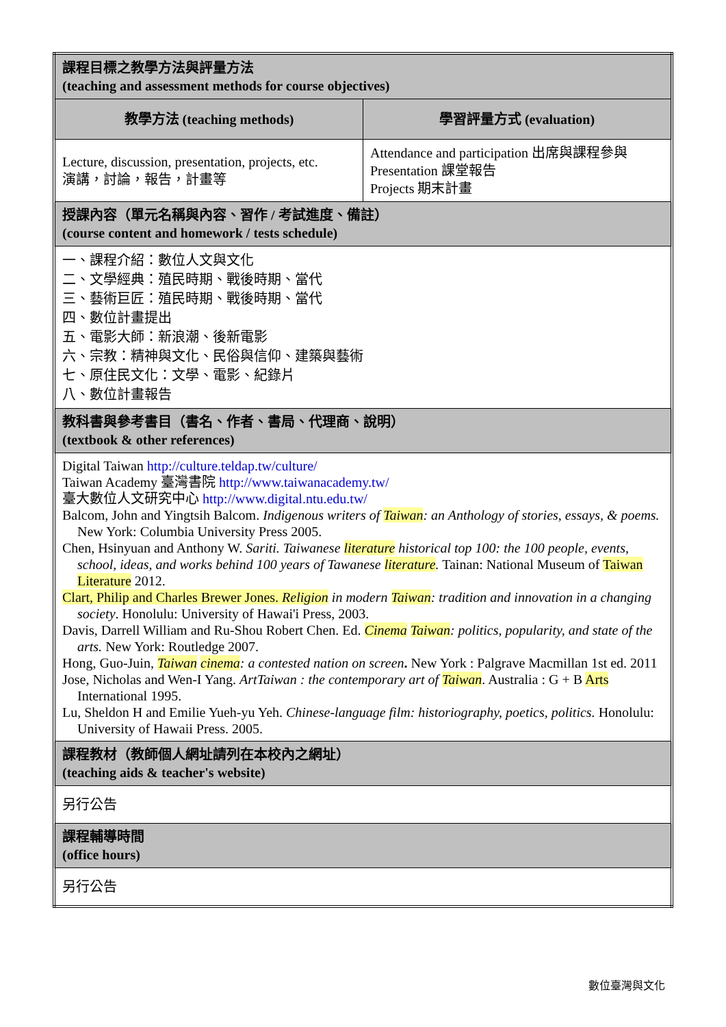| 課程目標之教學方法與評量方法 (teaching and assessment methods for course objectives) | |
| 教學方法 (teaching methods) | 學習評量方式 (evaluation) |
| Lecture, discussion, presentation, projects, etc. 演講，討論，報告，計畫等 | Attendance and participation 出席與課程參與 Presentation 課堂報告 Projects 期末計畫 |
| 授課內容（單元名稱與內容、習作 / 考試進度、備註） (course content and homework / tests schedule) | |
| 一、課程介紹：數位人文與文化 二、文學經典：殖民時期、戰後時期、當代 三、藝術巨匠：殖民時期、戰後時期、當代 四、數位計畫提出 五、電影大師：新浪潮、後新電影 六、宗教：精神與文化、民俗與信仰、建築與藝術 七、原住民文化：文學、電影、紀錄片 八、數位計畫報告 | |
| 教科書與參考書目（書名、作者、書局、代理商、說明） (textbook & other references) | |
| Digital Taiwan http://culture.teldap.tw/culture/ Taiwan Academy 臺灣書院 http://www.taiwanacademy.tw/ 臺大數位人文研究中心 http://www.digital.ntu.edu.tw/ Balcom, John and Yingtsih Balcom. Indigenous writers of Taiwan : an Anthology of stories, essays, & poems. New York: Columbia University Press 2005. Chen, Hsinyuan and Anthony W. Sariti. Taiwanese literature historical top 100: the 100 people, events, school, ideas, and works behind 100 years of Tawanese literature . Tainan: National Museum of Taiwan Literature 2012. Clart, Philip and Charles Brewer Jones. Religion in modern Taiwan : tradition and innovation in a changing society . Honolulu: University of Hawai'i Press, 2003. Davis, Darrell William and Ru-Shou Robert Chen. Ed. Cinema Taiwan : politics, popularity, and state of the arts. New York: Routledge 2007. Hong, Guo-Juin, Taiwan cinema : a contested nation on screen . New York : Palgrave Macmillan 1st ed. 2011 Jose, Nicholas and Wen-I Yang. ArtTaiwan : the contemporary art of Taiwan . Australia : G + B Arts International 1995. Lu, Sheldon H and Emilie Yueh-yu Yeh. Chinese-language film: historiography, poetics, politics. Honolulu: University of Hawaii Press. 2005. | |
| 課程教材（教師個人網址請列在本校內之網址） (teaching aids & teacher's website) | |
| 另行公告 | |
| 課程輔導時間 (office hours) | |
| 另行公告 | |
數位臺灣與文化